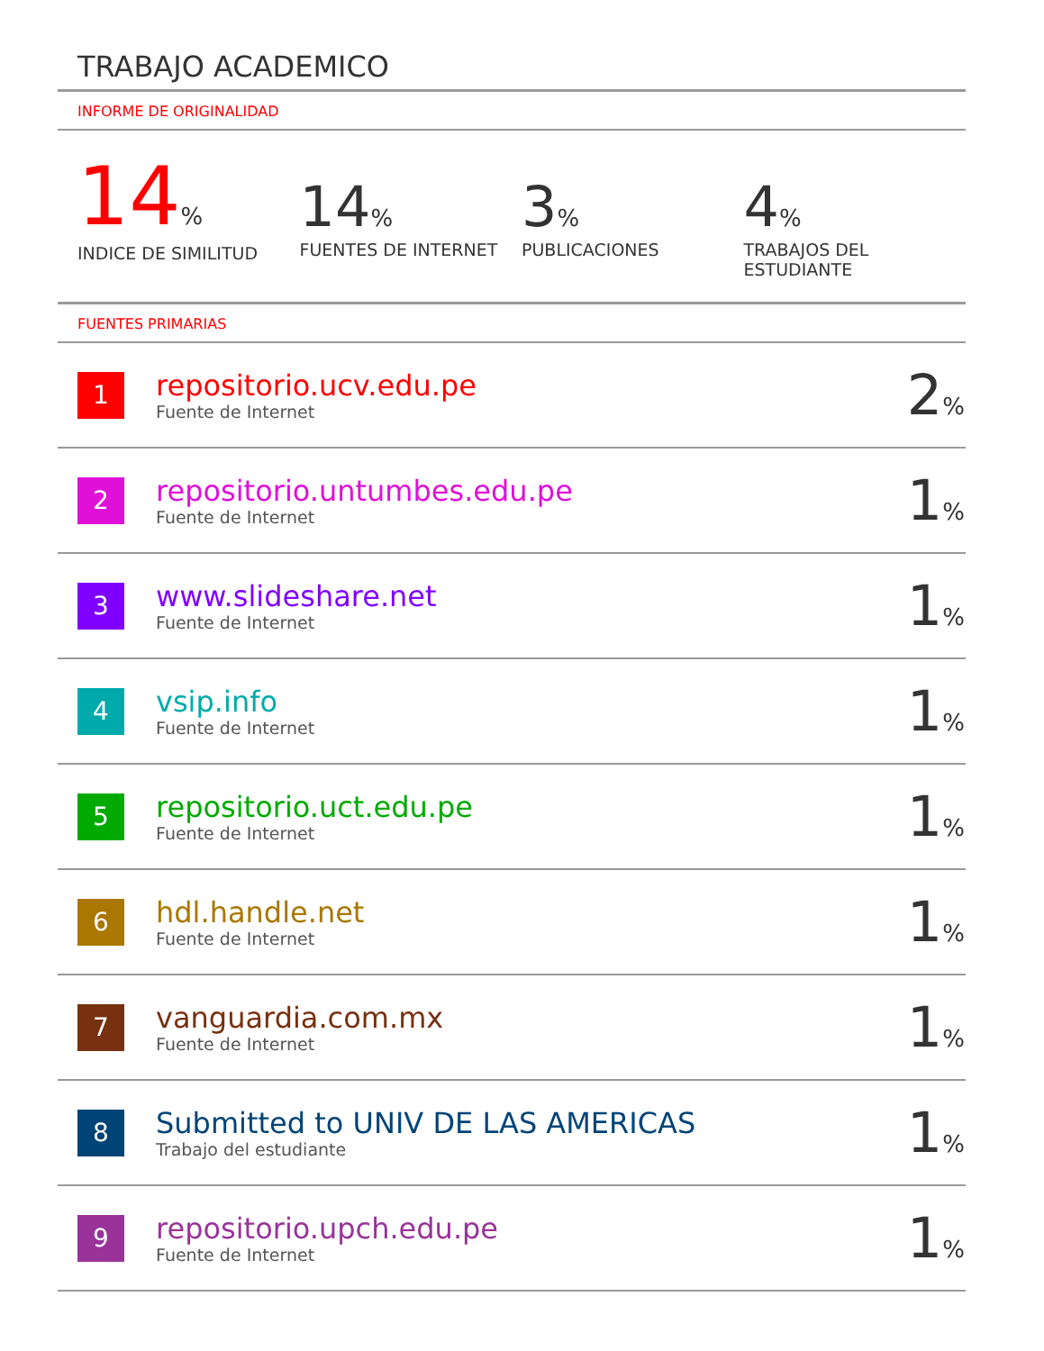TRABAJO ACADEMICO
INFORME DE ORIGINALIDAD
14%
INDICE DE SIMILITUD
14%
FUENTES DE INTERNET
3%
PUBLICACIONES
4%
TRABAJOS DEL ESTUDIANTE
FUENTES PRIMARIAS
| 1 | repositorio.ucv.edu.pe Fuente de Internet | 2 % |
| 2 | repositorio.untumbes.edu.pe Fuente de Internet | 1 % |
| 3 | www.slideshare.net Fuente de Internet | 1 % |
| 4 | vsip.info Fuente de Internet | 1 % |
| 5 | repositorio.uct.edu.pe Fuente de Internet | 1 % |
| 6 | hdl.handle.net Fuente de Internet | 1 % |
| 7 | vanguardia.com.mx Fuente de Internet | 1 % |
| 8 | Submitted to UNIV DE LAS AMERICAS Trabajo del estudiante | 1 % |
| 9 | repositorio.upch.edu.pe Fuente de Internet | 1 % |